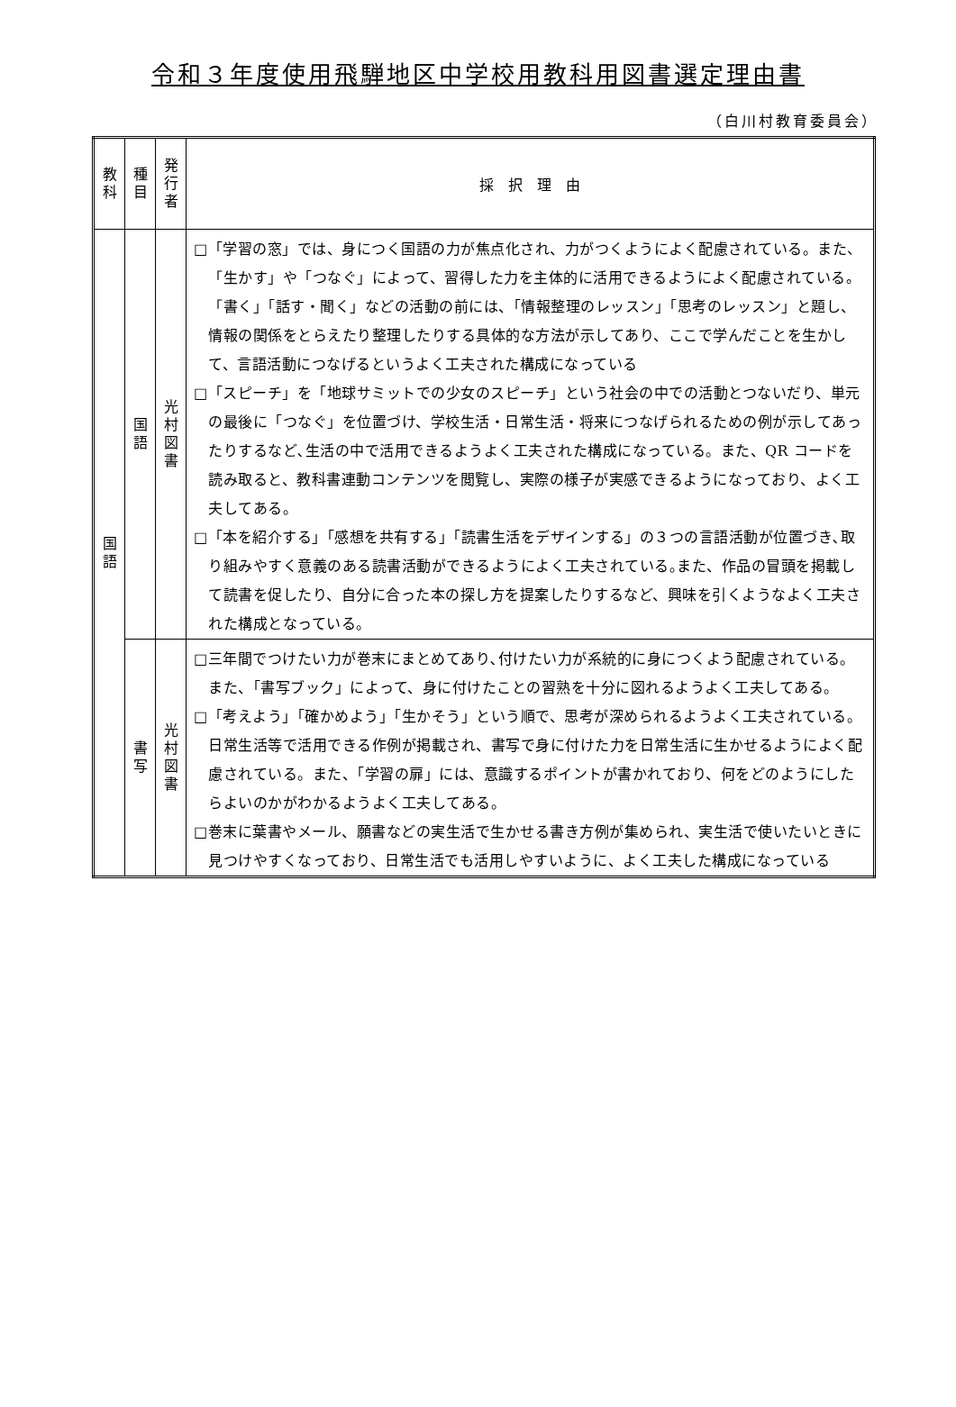令和３年度使用飛騨地区中学校用教科用図書選定理由書
（白川村教育委員会）
| 教 科 | 種 目 | 発 行 者 | 採 択 理 由 |
| --- | --- | --- | --- |
| 国 語 | 国 語 | 光 村 図 書 | □「学習の窓」では、身につく国語の力が焦点化され、力がつくようによく配慮されている。また、「生かす」や「つなぐ」によって、習得した力を主体的に活用できるようによく配慮されている。「書く」「話す・聞く」などの活動の前には、「情報整理のレッスン」「思考のレッスン」と題し、情報の関係をとらえたり整理したりする具体的な方法が示してあり、ここで学んだことを生かして、言語活動につなげるというよく工夫された構成になっている □「スピーチ」を「地球サミットでの少女のスピーチ」という社会の中での活動とつないだり、単元の最後に「つなぐ」を位置づけ、学校生活・日常生活・将来につなげられるための例が示してあったりするなど､生活の中で活用できるようよく工夫された構成になっている。また、QR コードを読み取ると、教科書連動コンテンツを閲覧し、実際の様子が実感できるようになっており、よく工夫してある。 □「本を紹介する」「感想を共有する」「読書生活をデザインする」の３つの言語活動が位置づき､取り組みやすく意義のある読書活動ができるようによく工夫されている｡また、作品の冒頭を掲載して読書を促したり、自分に合った本の探し方を提案したりするなど、興味を引くようなよく工夫された構成となっている。 |
| | 書 写 | 光 村 図 書 | □三年間でつけたい力が巻末にまとめてあり､付けたい力が系統的に身につくよう配慮されている。また、「書写ブック」によって、身に付けたことの習熟を十分に図れるようよく工夫してある。 □「考えよう」「確かめよう」「生かそう」という順で、思考が深められるようよく工夫されている。日常生活等で活用できる作例が掲載され、書写で身に付けた力を日常生活に生かせるようによく配慮されている。また、「学習の扉」には、意識するポイントが書かれており、何をどのようにしたらよいのかがわかるようよく工夫してある。 □巻末に葉書やメール、願書などの実生活で生かせる書き方例が集められ、実生活で使いたいときに見つけやすくなっており、日常生活でも活用しやすいように、よく工夫した構成になっている |